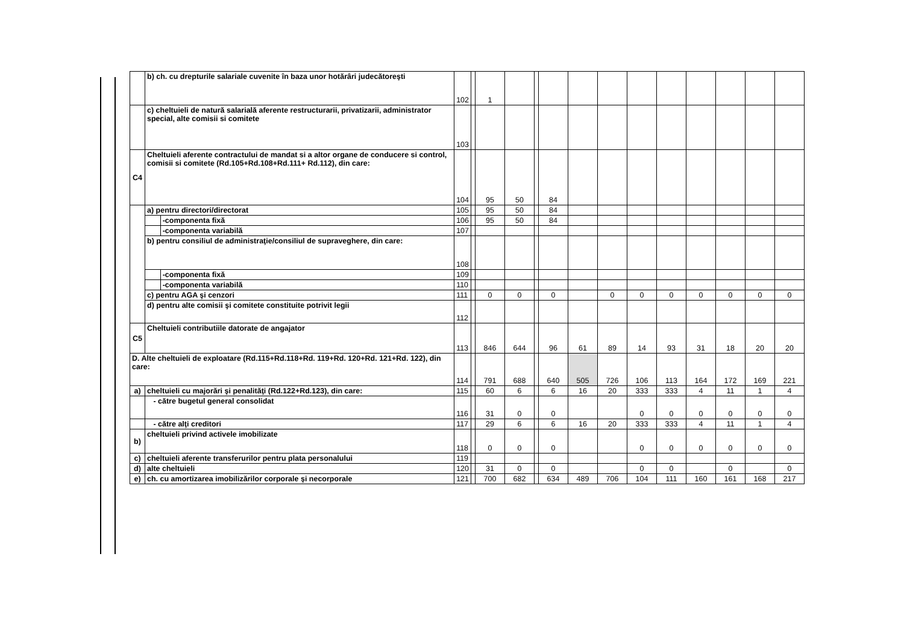| | b) ch. cu drepturile salariale cuvenite în baza unor hotărâri judecătoreşti | | 102 | | 1 | | | | | | | | | | | |
| | c) cheltuieli de natură salarială aferente restructurarii, privatizarii, administrator special, alte comisii si comitete | | 103 | | | | | | | | | | | | | |
| C4 | Cheltuieli aferente contractului de mandat si a altor organe de conducere si control, comisii si comitete (Rd.105+Rd.108+Rd.111+ Rd.112), din care: | | 104 | | 95 | 50 | | 84 | | | | | | | | |
| | a) pentru directori/directorat | | 105 | | 95 | 50 | | 84 | | | | | | | | |
| | | -componenta fixă | 106 | | 95 | 50 | | 84 | | | | | | | | |
| | | -componenta variabilă | 107 | | | | | | | | | | | | | |
| | b) pentru consiliul de administraţie/consiliul de supraveghere, din care: | | 108 | | | | | | | | | | | | | |
| | | -componenta fixă | 109 | | | | | | | | | | | | | |
| | | -componenta variabilă | 110 | | | | | | | | | | | | | |
| | c) pentru AGA şi cenzori | | 111 | | 0 | 0 | | 0 | | 0 | 0 | 0 | 0 | 0 | 0 | 0 |
| | d) pentru alte comisii şi comitete constituite potrivit legii | | 112 | | | | | | | | | | | | | |
| C5 | Cheltuieli contributiile datorate de angajator | | 113 | | 846 | 644 | | 96 | 61 | 89 | 14 | 93 | 31 | 18 | 20 | 20 |
| D. Alte cheltuieli de exploatare (Rd.115+Rd.118+Rd. 119+Rd. 120+Rd. 121+Rd. 122), din care: | | | 114 | | 791 | 688 | | 640 | 505 | 726 | 106 | 113 | 164 | 172 | 169 | 221 |
| a) | cheltuieli cu majorări şi penalităţi (Rd.122+Rd.123), din care: | | 115 | | 60 | 6 | | 6 | 16 | 20 | 333 | 333 | 4 | 11 | 1 | 4 |
| | - către bugetul general consolidat | | 116 | | 31 | 0 | | 0 | | | 0 | 0 | 0 | 0 | 0 | 0 |
| | - către alţi creditori | | 117 | | 29 | 6 | | 6 | 16 | 20 | 333 | 333 | 4 | 11 | 1 | 4 |
| b) | cheltuieli privind activele imobilizate | | 118 | | 0 | 0 | | 0 | | | 0 | 0 | 0 | 0 | 0 | 0 |
| c) | cheltuieli aferente transferurilor pentru plata personalului | | 119 | | | | | | | | | | | | | |
| d) | alte cheltuieli | | 120 | | 31 | 0 | | 0 | | | 0 | 0 | | 0 | | 0 |
| e) | ch. cu amortizarea imobilizărilor corporale şi necorporale | | 121 | | 700 | 682 | | 634 | 489 | 706 | 104 | 111 | 160 | 161 | 168 | 217 |